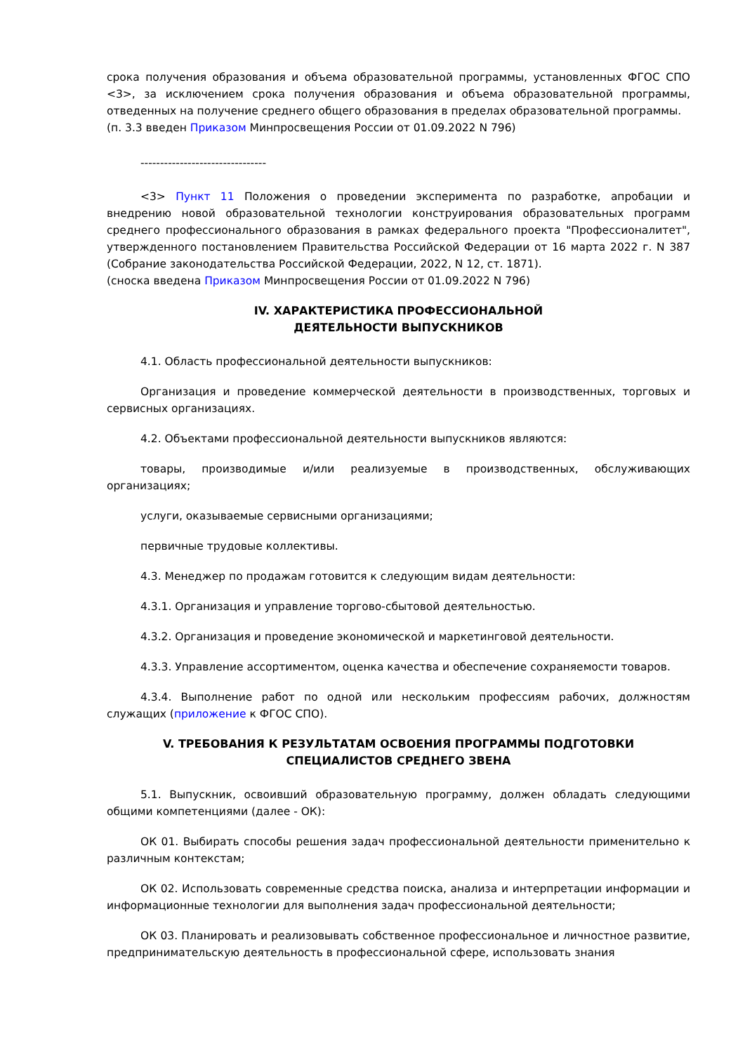срока получения образования и объема образовательной программы, установленных ФГОС СПО <3>, за исключением срока получения образования и объема образовательной программы, отведенных на получение среднего общего образования в пределах образовательной программы.
(п. 3.3 введен Приказом Минпросвещения России от 01.09.2022 N 796)
--------------------------------
<3> Пункт 11 Положения о проведении эксперимента по разработке, апробации и внедрению новой образовательной технологии конструирования образовательных программ среднего профессионального образования в рамках федерального проекта "Профессионалитет", утвержденного постановлением Правительства Российской Федерации от 16 марта 2022 г. N 387 (Собрание законодательства Российской Федерации, 2022, N 12, ст. 1871).
(сноска введена Приказом Минпросвещения России от 01.09.2022 N 796)
IV. ХАРАКТЕРИСТИКА ПРОФЕССИОНАЛЬНОЙ
ДЕЯТЕЛЬНОСТИ ВЫПУСКНИКОВ
4.1. Область профессиональной деятельности выпускников:
Организация и проведение коммерческой деятельности в производственных, торговых и сервисных организациях.
4.2. Объектами профессиональной деятельности выпускников являются:
товары, производимые и/или реализуемые в производственных, обслуживающих организациях;
услуги, оказываемые сервисными организациями;
первичные трудовые коллективы.
4.3. Менеджер по продажам готовится к следующим видам деятельности:
4.3.1. Организация и управление торгово-сбытовой деятельностью.
4.3.2. Организация и проведение экономической и маркетинговой деятельности.
4.3.3. Управление ассортиментом, оценка качества и обеспечение сохраняемости товаров.
4.3.4. Выполнение работ по одной или нескольким профессиям рабочих, должностям служащих (приложение к ФГОС СПО).
V. ТРЕБОВАНИЯ К РЕЗУЛЬТАТАМ ОСВОЕНИЯ ПРОГРАММЫ ПОДГОТОВКИ
СПЕЦИАЛИСТОВ СРЕДНЕГО ЗВЕНА
5.1. Выпускник, освоивший образовательную программу, должен обладать следующими общими компетенциями (далее - ОК):
ОК 01. Выбирать способы решения задач профессиональной деятельности применительно к различным контекстам;
ОК 02. Использовать современные средства поиска, анализа и интерпретации информации и информационные технологии для выполнения задач профессиональной деятельности;
ОК 03. Планировать и реализовывать собственное профессиональное и личностное развитие, предпринимательскую деятельность в профессиональной сфере, использовать знания